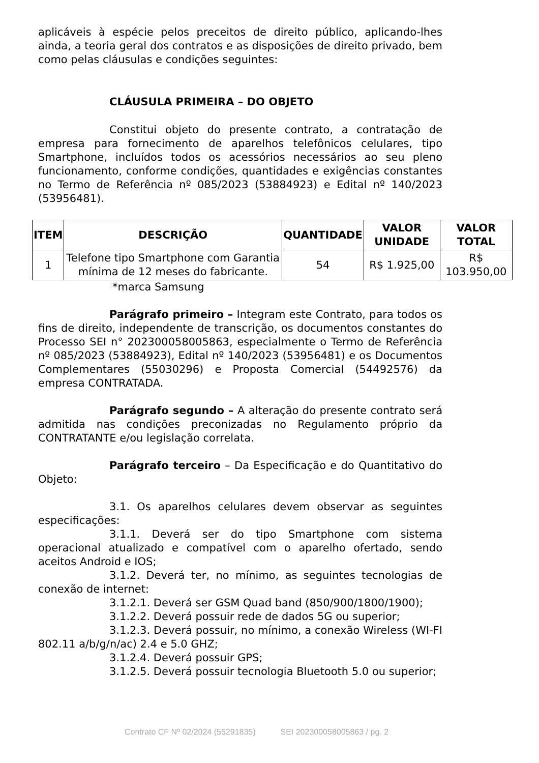aplicáveis à espécie pelos preceitos de direito público, aplicando-lhes ainda, a teoria geral dos contratos e as disposições de direito privado, bem como pelas cláusulas e condições seguintes:
CLÁUSULA PRIMEIRA – DO OBJETO
Constitui objeto do presente contrato, a contratação de empresa para fornecimento de aparelhos telefônicos celulares, tipo Smartphone, incluídos todos os acessórios necessários ao seu pleno funcionamento, conforme condições, quantidades e exigências constantes no Termo de Referência nº 085/2023 (53884923) e Edital nº 140/2023 (53956481).
| ITEM | DESCRIÇÃO | QUANTIDADE | VALOR UNIDADE | VALOR TOTAL |
| --- | --- | --- | --- | --- |
| 1 | Telefone tipo Smartphone com Garantia mínima de 12 meses do fabricante. | 54 | R$ 1.925,00 | R$ 103.950,00 |
*marca Samsung
Parágrafo primeiro – Integram este Contrato, para todos os fins de direito, independente de transcrição, os documentos constantes do Processo SEI n° 202300058005863, especialmente o Termo de Referência nº 085/2023 (53884923), Edital nº 140/2023 (53956481) e os Documentos Complementares (55030296) e Proposta Comercial (54492576) da empresa CONTRATADA.
Parágrafo segundo – A alteração do presente contrato será admitida nas condições preconizadas no Regulamento próprio da CONTRATANTE e/ou legislação correlata.
Parágrafo terceiro – Da Especificação e do Quantitativo do Objeto:
3.1. Os aparelhos celulares devem observar as seguintes especificações:
3.1.1. Deverá ser do tipo Smartphone com sistema operacional atualizado e compatível com o aparelho ofertado, sendo aceitos Android e IOS;
3.1.2. Deverá ter, no mínimo, as seguintes tecnologias de conexão de internet:
3.1.2.1. Deverá ser GSM Quad band (850/900/1800/1900);
3.1.2.2. Deverá possuir rede de dados 5G ou superior;
3.1.2.3. Deverá possuir, no mínimo, a conexão Wireless (WI-FI 802.11 a/b/g/n/ac) 2.4 e 5.0 GHZ;
3.1.2.4. Deverá possuir GPS;
3.1.2.5. Deverá possuir tecnologia Bluetooth 5.0 ou superior;
Contrato CF Nº 02/2024 (55291835) SEI 202300058005863 / pg. 2